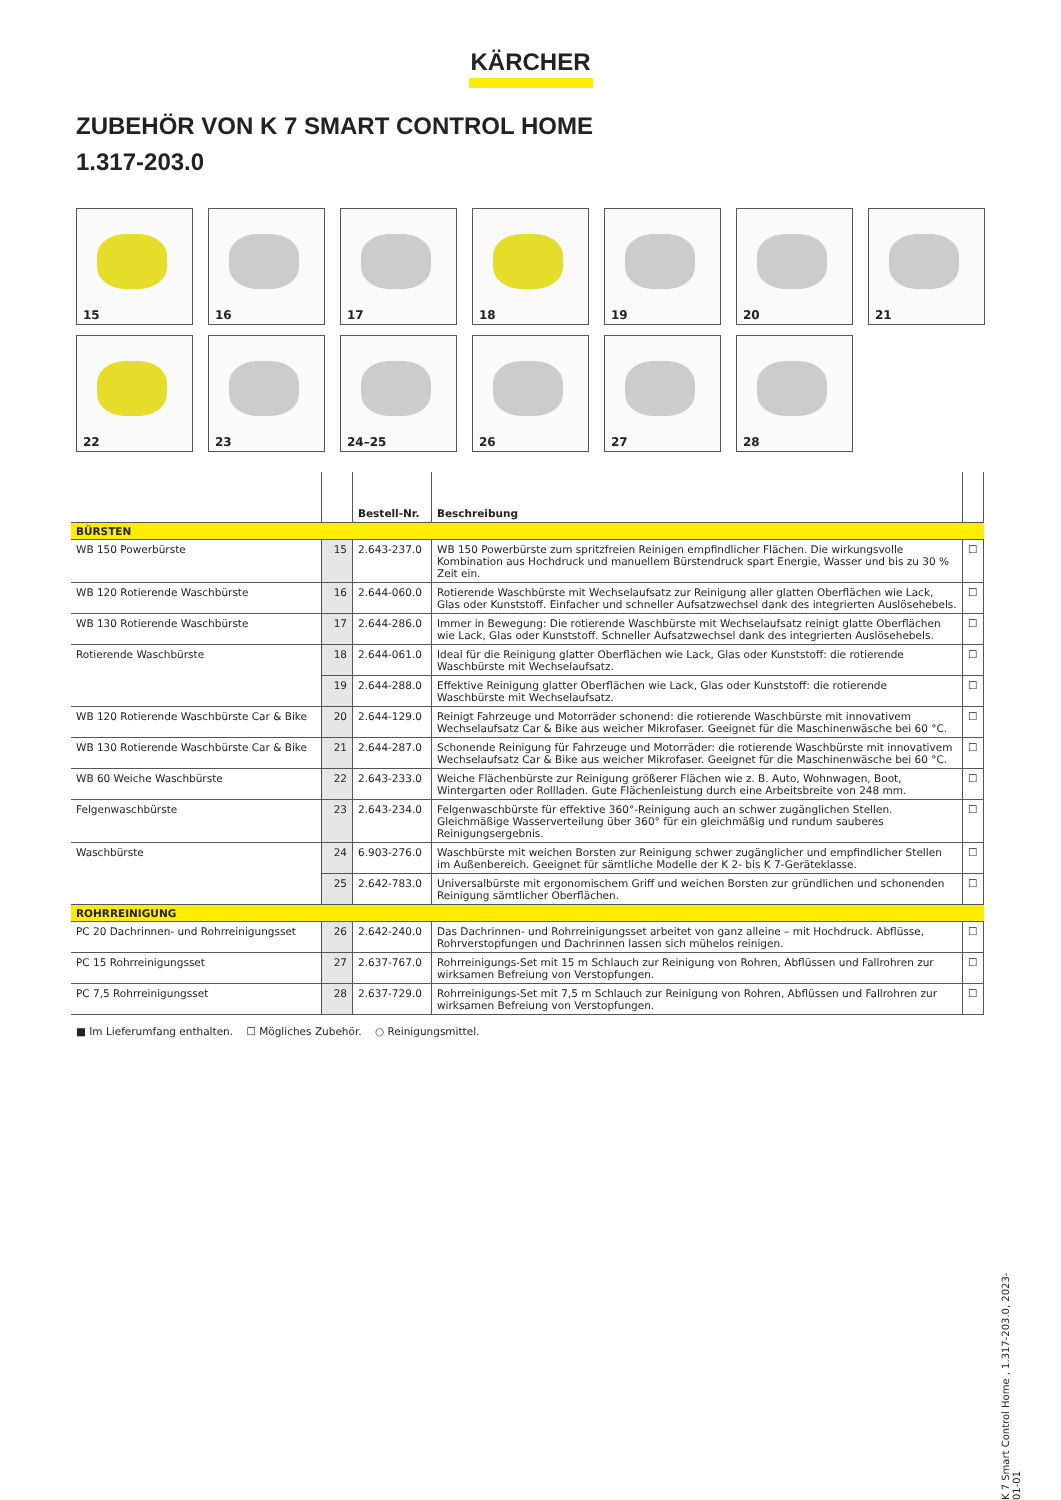KÄRCHER
ZUBEHÖR VON K 7 SMART CONTROL HOME
1.317-203.0
15
16
17
18
19
20
21
22
23
24–25
26
27
28
| | | Bestell-Nr. | Beschreibung | |
| --- | --- | --- | --- | --- |
| BÜRSTEN | | | | |
| WB 150 Powerbürste | 15 | 2.643-237.0 | WB 150 Powerbürste zum spritzfreien Reinigen empfindlicher Flächen. Die wirkungsvolle Kombination aus Hochdruck und manuellem Bürstendruck spart Energie, Wasser und bis zu 30 % Zeit ein. | ☐ |
| WB 120 Rotierende Waschbürste | 16 | 2.644-060.0 | Rotierende Waschbürste mit Wechselaufsatz zur Reinigung aller glatten Oberflächen wie Lack, Glas oder Kunststoff. Einfacher und schneller Aufsatzwechsel dank des integrierten Auslösehebels. | ☐ |
| WB 130 Rotierende Waschbürste | 17 | 2.644-286.0 | Immer in Bewegung: Die rotierende Waschbürste mit Wechselaufsatz reinigt glatte Oberflächen wie Lack, Glas oder Kunststoff. Schneller Aufsatzwechsel dank des integrierten Auslösehebels. | ☐ |
| Rotierende Waschbürste | 18 | 2.644-061.0 | Ideal für die Reinigung glatter Oberflächen wie Lack, Glas oder Kunststoff: die rotierende Waschbürste mit Wechselaufsatz. | ☐ |
| | 19 | 2.644-288.0 | Effektive Reinigung glatter Oberflächen wie Lack, Glas oder Kunststoff: die rotierende Waschbürste mit Wechselaufsatz. | ☐ |
| WB 120 Rotierende Waschbürste Car & Bike | 20 | 2.644-129.0 | Reinigt Fahrzeuge und Motorräder schonend: die rotierende Waschbürste mit innovativem Wechselaufsatz Car & Bike aus weicher Mikrofaser. Geeignet für die Maschinenwäsche bei 60 °C. | ☐ |
| WB 130 Rotierende Waschbürste Car & Bike | 21 | 2.644-287.0 | Schonende Reinigung für Fahrzeuge und Motorräder: die rotierende Waschbürste mit innovativem Wechselaufsatz Car & Bike aus weicher Mikrofaser. Geeignet für die Maschinenwäsche bei 60 °C. | ☐ |
| WB 60 Weiche Waschbürste | 22 | 2.643-233.0 | Weiche Flächenbürste zur Reinigung größerer Flächen wie z. B. Auto, Wohnwagen, Boot, Wintergarten oder Rollladen. Gute Flächenleistung durch eine Arbeitsbreite von 248 mm. | ☐ |
| Felgenwaschbürste | 23 | 2.643-234.0 | Felgenwaschbürste für effektive 360°-Reinigung auch an schwer zugänglichen Stellen. Gleichmäßige Wasserverteilung über 360° für ein gleichmäßig und rundum sauberes Reinigungsergebnis. | ☐ |
| Waschbürste | 24 | 6.903-276.0 | Waschbürste mit weichen Borsten zur Reinigung schwer zugänglicher und empfindlicher Stellen im Außenbereich. Geeignet für sämtliche Modelle der K 2- bis K 7-Geräteklasse. | ☐ |
| | 25 | 2.642-783.0 | Universalbürste mit ergonomischem Griff und weichen Borsten zur gründlichen und schonenden Reinigung sämtlicher Oberflächen. | ☐ |
| ROHRREINIGUNG | | | | |
| PC 20 Dachrinnen- und Rohrreinigungsset | 26 | 2.642-240.0 | Das Dachrinnen- und Rohrreinigungsset arbeitet von ganz alleine – mit Hochdruck. Abflüsse, Rohrverstopfungen und Dachrinnen lassen sich mühelos reinigen. | ☐ |
| PC 15 Rohrreinigungsset | 27 | 2.637-767.0 | Rohrreinigungs-Set mit 15 m Schlauch zur Reinigung von Rohren, Abflüssen und Fallrohren zur wirksamen Befreiung von Verstopfungen. | ☐ |
| PC 7,5 Rohrreinigungsset | 28 | 2.637-729.0 | Rohrreinigungs-Set mit 7,5 m Schlauch zur Reinigung von Rohren, Abflüssen und Fallrohren zur wirksamen Befreiung von Verstopfungen. | ☐ |
■ Im Lieferumfang enthalten. ☐ Mögliches Zubehör. ○ Reinigungsmittel.
K 7 Smart Control Home , 1.317-203.0, 2023-01-01